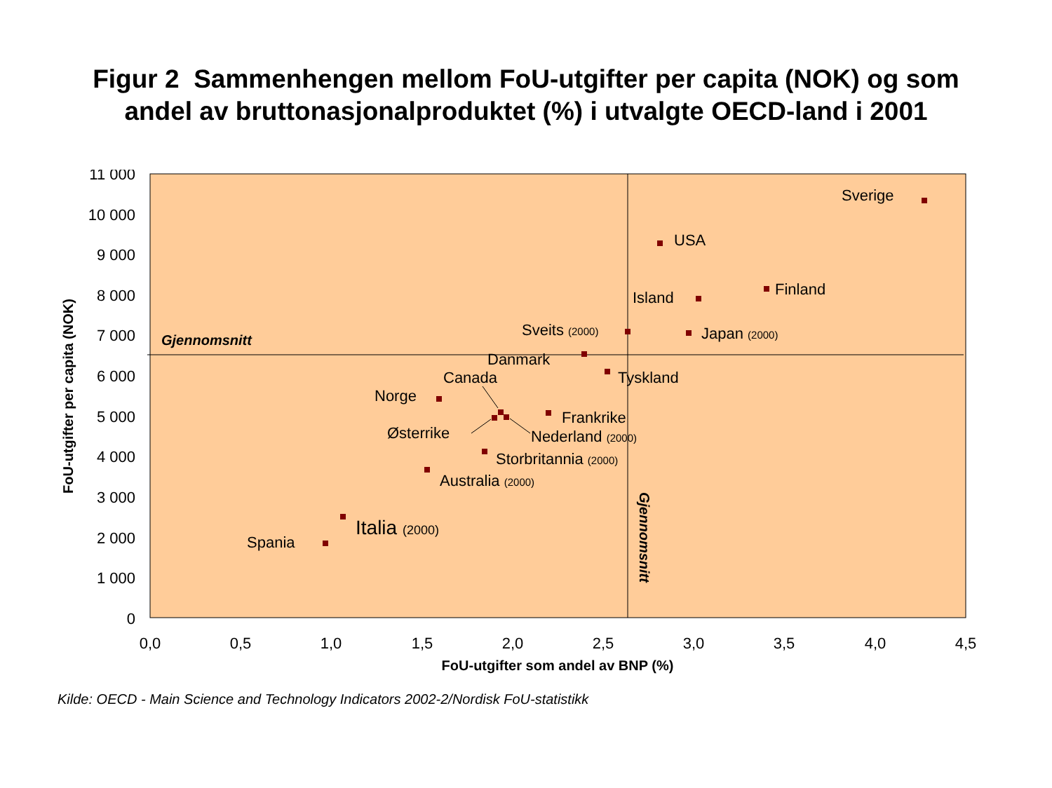Figur 2 Sammenhengen mellom FoU-utgifter per capita (NOK) og som
andel av bruttonasjonalproduktet (%) i utvalgte OECD-land i 2001
11 000
10 000
9 000
8 000
7 000
6 000
5 000
4 000
3 000
2 000
1 000
0
0,0
0,5
1,0
1,5
2,0
2,5
3,0
3,5
4,0
4,5
FoU-utgifter som andel av BNP (%)
FoU-utgifter per capita (NOK)
Gjennomsnitt
Gjennomsnitt
Sverige
USA
Finland
Island
Sveits (2000)
Japan (2000)
Danmark
Tyskland
Canada
Norge
Frankrike
Østerrike
Nederland (2000)
Storbritannia (2000)
Australia (2000)
Italia (2000)
Spania
Kilde: OECD - Main Science and Technology Indicators 2002-2/Nordisk FoU-statistikk